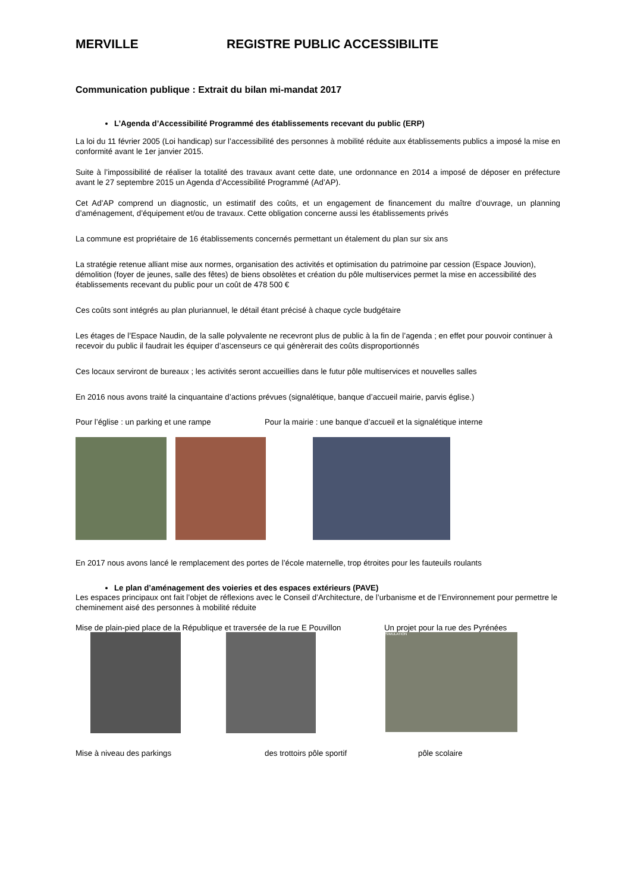MERVILLE REGISTRE PUBLIC ACCESSIBILITE
Communication publique : Extrait du bilan mi-mandat 2017
L’Agenda d’Accessibilité Programmé des établissements recevant du public (ERP)
La loi du 11 février 2005 (Loi handicap) sur l’accessibilité des personnes à mobilité réduite aux établissements publics a imposé la mise en conformité avant le 1er janvier 2015.
Suite à l’impossibilité de réaliser la totalité des travaux avant cette date, une ordonnance en 2014 a imposé de déposer en préfecture avant le 27 septembre 2015 un Agenda d’Accessibilité Programmé (Ad’AP).
Cet Ad’AP comprend un diagnostic, un estimatif des coûts, et un engagement de financement du maître d’ouvrage, un planning d’aménagement, d’équipement et/ou de travaux. Cette obligation concerne aussi les établissements privés
La commune est propriétaire de 16 établissements concernés permettant un étalement du plan sur six ans
La stratégie retenue alliant mise aux normes, organisation des activités et optimisation du patrimoine par cession (Espace Jouvion), démolition (foyer de jeunes, salle des fêtes) de biens obsolètes et création du pôle multiservices permet la mise en accessibilité des établissements recevant du public pour un coût de 478 500 €
Ces coûts sont intégrés au plan pluriannuel, le détail étant précisé à chaque cycle budgétaire
Les étages de l’Espace Naudin, de la salle polyvalente ne recevront plus de public à la fin de l’agenda ; en effet pour pouvoir continuer à recevoir du public il faudrait les équiper d’ascenseurs ce qui génèrerait des coûts disproportionnés
Ces locaux serviront de bureaux ; les activités seront accueillies dans le futur pôle multiservices et nouvelles salles
En 2016 nous avons traité la cinquantaine d’actions prévues (signalétique, banque d’accueil mairie, parvis église.)
Pour l’église : un parking et une rampe Pour la mairie : une banque d’accueil et la signalétique interne
En 2017 nous avons lancé le remplacement des portes de l’école maternelle, trop étroites pour les fauteuils roulants
Le plan d’aménagement des voieries et des espaces extérieurs (PAVE)
Les espaces principaux ont fait l’objet de réflexions avec le Conseil d’Architecture, de l’urbanisme et de l’Environnement pour permettre le cheminement aisé des personnes à mobilité réduite
Mise de plain-pied place de la République et traversée de la rue E Pouvillon Un projet pour la rue des Pyrénées
SIMULATION
Mise à niveau des parkings des trottoirs pôle sportif pôle scolaire